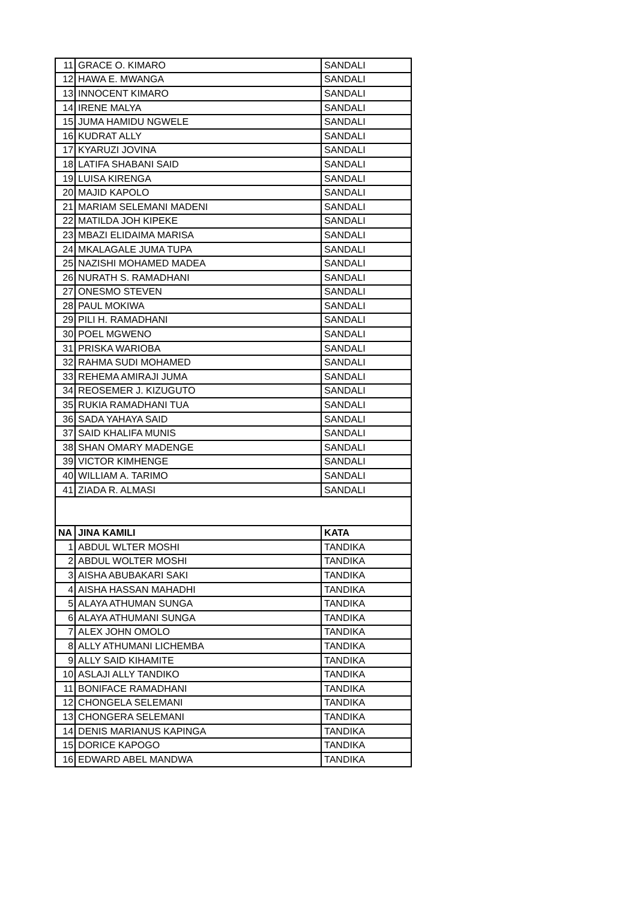| 11 | GRACE O. KIMARO | SANDALI |
| 12 | HAWA E. MWANGA | SANDALI |
| 13 | INNOCENT KIMARO | SANDALI |
| 14 | IRENE MALYA | SANDALI |
| 15 | JUMA HAMIDU NGWELE | SANDALI |
| 16 | KUDRAT ALLY | SANDALI |
| 17 | KYARUZI JOVINA | SANDALI |
| 18 | LATIFA SHABANI SAID | SANDALI |
| 19 | LUISA KIRENGA | SANDALI |
| 20 | MAJID KAPOLO | SANDALI |
| 21 | MARIAM SELEMANI MADENI | SANDALI |
| 22 | MATILDA JOH KIPEKE | SANDALI |
| 23 | MBAZI ELIDAIMA MARISA | SANDALI |
| 24 | MKALAGALE JUMA TUPA | SANDALI |
| 25 | NAZISHI MOHAMED MADEA | SANDALI |
| 26 | NURATH S. RAMADHANI | SANDALI |
| 27 | ONESMO STEVEN | SANDALI |
| 28 | PAUL MOKIWA | SANDALI |
| 29 | PILI H. RAMADHANI | SANDALI |
| 30 | POEL MGWENO | SANDALI |
| 31 | PRISKA WARIOBA | SANDALI |
| 32 | RAHMA SUDI MOHAMED | SANDALI |
| 33 | REHEMA AMIRAJI JUMA | SANDALI |
| 34 | REOSEMER J. KIZUGUTO | SANDALI |
| 35 | RUKIA RAMADHANI TUA | SANDALI |
| 36 | SADA YAHAYA SAID | SANDALI |
| 37 | SAID KHALIFA MUNIS | SANDALI |
| 38 | SHAN OMARY MADENGE | SANDALI |
| 39 | VICTOR KIMHENGE | SANDALI |
| 40 | WILLIAM A. TARIMO | SANDALI |
| 41 | ZIADA R. ALMASI | SANDALI |
| NA | JINA KAMILI | KATA |
| 1 | ABDUL WLTER MOSHI | TANDIKA |
| 2 | ABDUL WOLTER MOSHI | TANDIKA |
| 3 | AISHA ABUBAKARI SAKI | TANDIKA |
| 4 | AISHA HASSAN MAHADHI | TANDIKA |
| 5 | ALAYA ATHUMAN SUNGA | TANDIKA |
| 6 | ALAYA ATHUMANI SUNGA | TANDIKA |
| 7 | ALEX JOHN OMOLO | TANDIKA |
| 8 | ALLY ATHUMANI LICHEMBA | TANDIKA |
| 9 | ALLY SAID KIHAMITE | TANDIKA |
| 10 | ASLAJI ALLY TANDIKO | TANDIKA |
| 11 | BONIFACE RAMADHANI | TANDIKA |
| 12 | CHONGELA SELEMANI | TANDIKA |
| 13 | CHONGERA SELEMANI | TANDIKA |
| 14 | DENIS MARIANUS KAPINGA | TANDIKA |
| 15 | DORICE KAPOGO | TANDIKA |
| 16 | EDWARD ABEL MANDWA | TANDIKA |